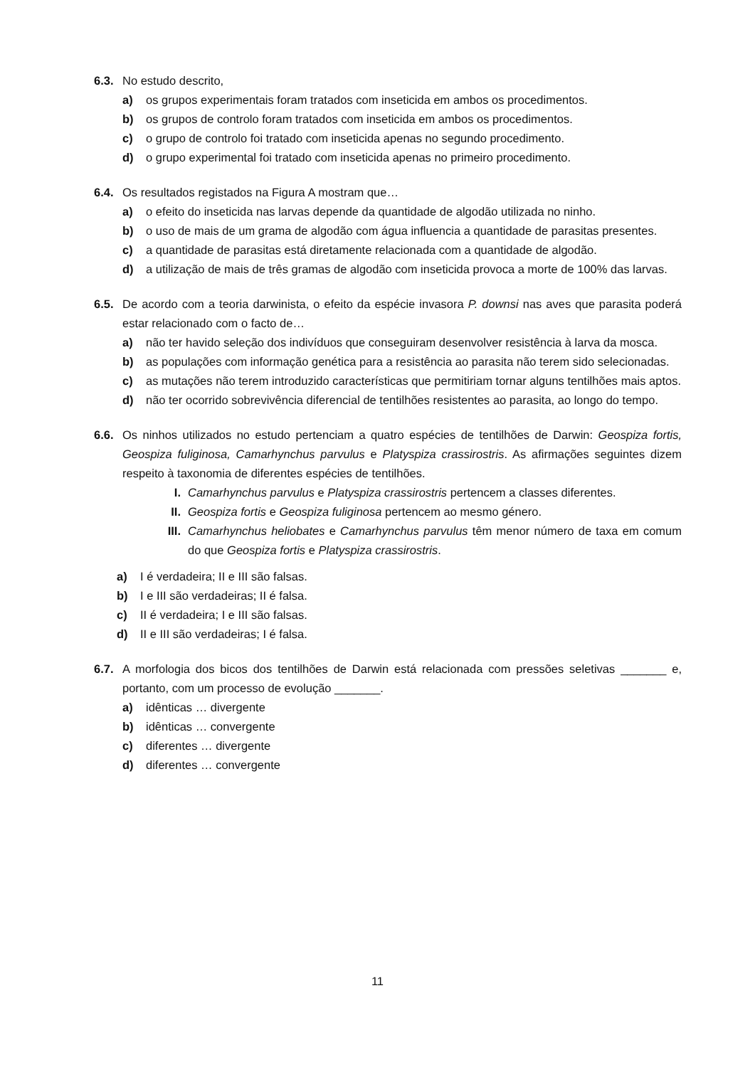6.3. No estudo descrito,
a) os grupos experimentais foram tratados com inseticida em ambos os procedimentos.
b) os grupos de controlo foram tratados com inseticida em ambos os procedimentos.
c) o grupo de controlo foi tratado com inseticida apenas no segundo procedimento.
d) o grupo experimental foi tratado com inseticida apenas no primeiro procedimento.
6.4. Os resultados registados na Figura A mostram que…
a) o efeito do inseticida nas larvas depende da quantidade de algodão utilizada no ninho.
b) o uso de mais de um grama de algodão com água influencia a quantidade de parasitas presentes.
c) a quantidade de parasitas está diretamente relacionada com a quantidade de algodão.
d) a utilização de mais de três gramas de algodão com inseticida provoca a morte de 100% das larvas.
6.5. De acordo com a teoria darwinista, o efeito da espécie invasora P. downsi nas aves que parasita poderá estar relacionado com o facto de…
a) não ter havido seleção dos indivíduos que conseguiram desenvolver resistência à larva da mosca.
b) as populações com informação genética para a resistência ao parasita não terem sido selecionadas.
c) as mutações não terem introduzido características que permitiriam tornar alguns tentilhões mais aptos.
d) não ter ocorrido sobrevivência diferencial de tentilhões resistentes ao parasita, ao longo do tempo.
6.6. Os ninhos utilizados no estudo pertenciam a quatro espécies de tentilhões de Darwin: Geospiza fortis, Geospiza fuliginosa, Camarhynchus parvulus e Platyspiza crassirostris. As afirmações seguintes dizem respeito à taxonomia de diferentes espécies de tentilhões.
I. Camarhynchus parvulus e Platyspiza crassirostris pertencem a classes diferentes.
II. Geospiza fortis e Geospiza fuliginosa pertencem ao mesmo género.
III. Camarhynchus heliobates e Camarhynchus parvulus têm menor número de taxa em comum do que Geospiza fortis e Platyspiza crassirostris.
a) I é verdadeira; II e III são falsas.
b) I e III são verdadeiras; II é falsa.
c) II é verdadeira; I e III são falsas.
d) II e III são verdadeiras; I é falsa.
6.7. A morfologia dos bicos dos tentilhões de Darwin está relacionada com pressões seletivas _______ e, portanto, com um processo de evolução _______.
a) idênticas … divergente
b) idênticas … convergente
c) diferentes … divergente
d) diferentes … convergente
11